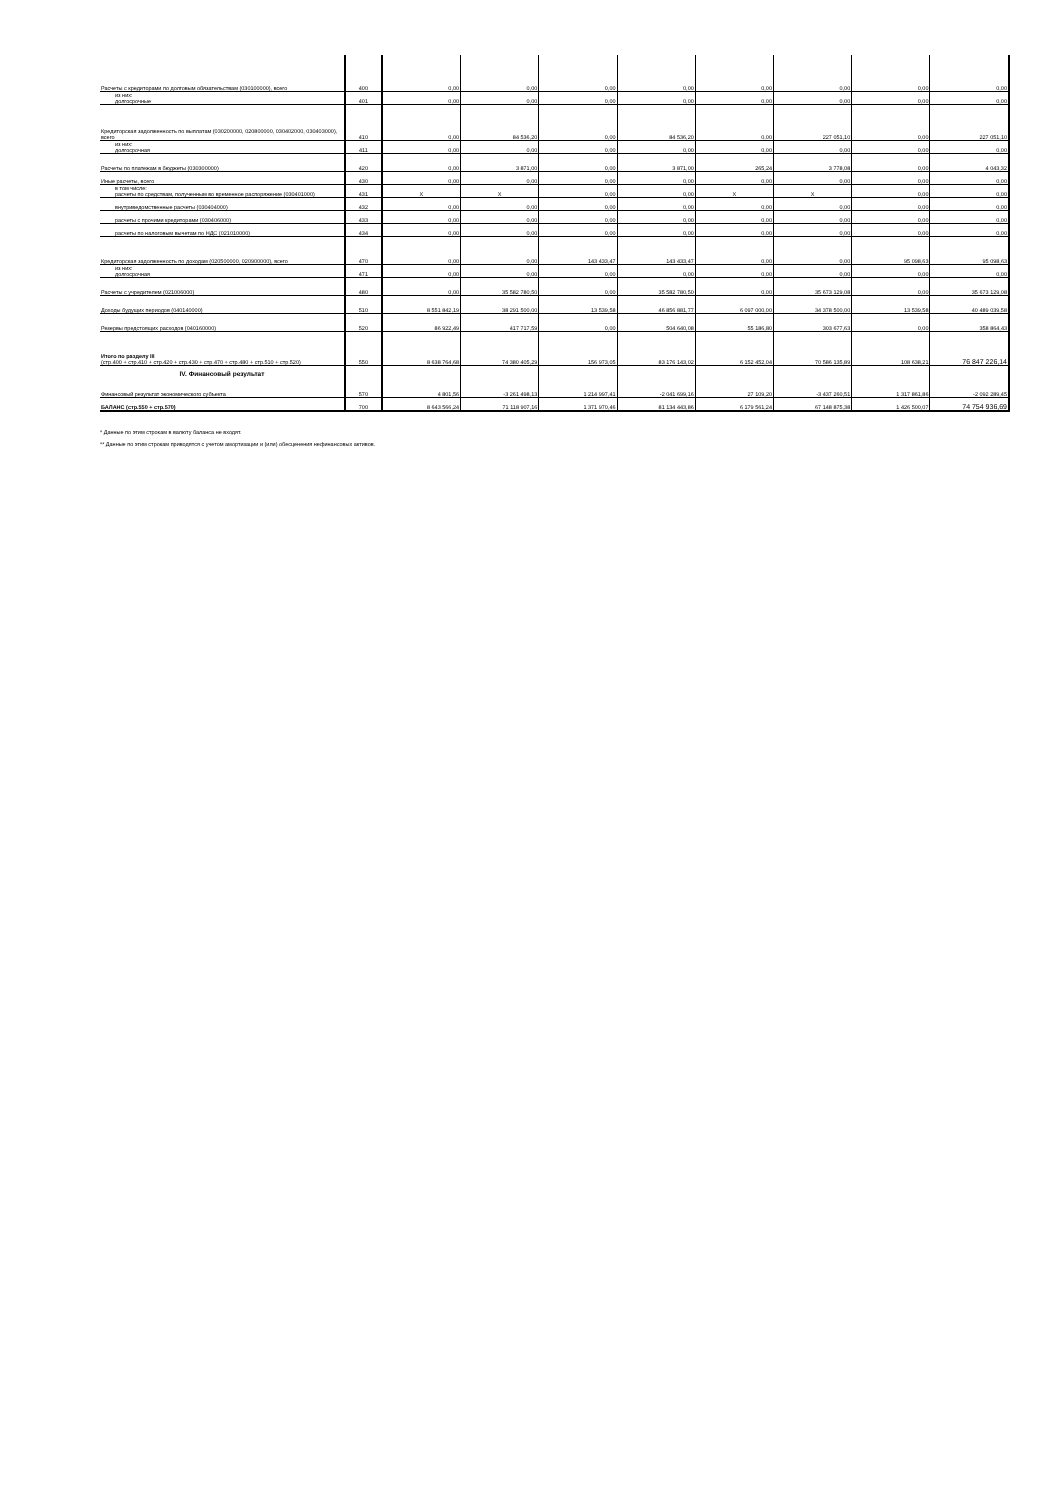| Расчеты с кредиторами по долговым обязательствам (030100000), всего | 400 | 0,00 | 0,00 | 0,00 | 0,00 | 0,00 | 0,00 | 0,00 | 0,00 |
| из них: долгосрочные | 401 | 0,00 | 0,00 | 0,00 | 0,00 | 0,00 | 0,00 | 0,00 | 0,00 |
| Кредиторская задолженность по выплатам (030200000, 020800000, 030402000, 030403000), всего | 410 | 0,00 | 84 536,20 | 0,00 | 84 536,20 | 0,00 | 227 051,10 | 0,00 | 227 051,10 |
| из них: долгосрочная | 411 | 0,00 | 0,00 | 0,00 | 0,00 | 0,00 | 0,00 | 0,00 | 0,00 |
| Расчеты по платежам в бюджеты (030300000) | 420 | 0,00 | 3 871,00 | 0,00 | 3 871,00 | 265,24 | 3 778,08 | 0,00 | 4 043,32 |
| Иные расчеты, всего | 430 | 0,00 | 0,00 | 0,00 | 0,00 | 0,00 | 0,00 | 0,00 | 0,00 |
| в том числе: расчеты по средствам, полученным во временное распоряжение (030401000) | 431 | X | X | 0,00 | 0,00 | X | X | 0,00 | 0,00 |
| внутриведомственные расчеты (030404000) | 432 | 0,00 | 0,00 | 0,00 | 0,00 | 0,00 | 0,00 | 0,00 | 0,00 |
| расчеты с прочими кредиторами (030406000) | 433 | 0,00 | 0,00 | 0,00 | 0,00 | 0,00 | 0,00 | 0,00 | 0,00 |
| расчеты по налоговым вычетам по НДС (021010000) | 434 | 0,00 | 0,00 | 0,00 | 0,00 | 0,00 | 0,00 | 0,00 | 0,00 |
| Кредиторская задолженность по доходам (020500000, 020900000), всего | 470 | 0,00 | 0,00 | 143 433,47 | 143 433,47 | 0,00 | 0,00 | 95 098,63 | 95 098,63 |
| из них: долгосрочная | 471 | 0,00 | 0,00 | 0,00 | 0,00 | 0,00 | 0,00 | 0,00 | 0,00 |
| Расчеты с учредителем (021006000) | 480 | 0,00 | 35 582 780,50 | 0,00 | 35 582 780,50 | 0,00 | 35 673 129,08 | 0,00 | 35 673 129,08 |
| Доходы будущих периодов (040140000) | 510 | 8 551 842,19 | 38 291 500,00 | 13 539,58 | 46 856 881,77 | 6 097 000,00 | 34 378 500,00 | 13 539,58 | 40 489 039,58 |
| Резервы предстоящих расходов (040160000) | 520 | 86 922,49 | 417 717,59 | 0,00 | 504 640,08 | 55 186,80 | 303 677,63 | 0,00 | 358 864,43 |
| Итого по разделу III (стр.400 + стр.410 + стр.420 + стр.430 + стр.470 + стр.480 + стр.510 + стр.520) | 550 | 8 638 764,68 | 74 380 405,29 | 156 973,05 | 83 176 143,02 | 6 152 452,04 | 70 586 135,89 | 108 638,21 | 76 847 226,14 |
| IV. Финансовый результат Финансовый результат экономического субъекта | 570 | 4 801,56 | -3 261 498,13 | 1 214 997,41 | -2 041 699,16 | 27 109,20 | -3 437 260,51 | 1 317 861,86 | -2 092 289,45 |
| БАЛАНС (стр.550 + стр.570) | 700 | 8 643 566,24 | 71 118 907,16 | 1 371 970,46 | 81 134 443,86 | 6 179 561,24 | 67 148 875,38 | 1 426 500,07 | 74 754 936,69 |
* Данные по этим строкам в валюту баланса не входят.
** Данные по этим строкам приводятся с учетом амортизации и (или) обесценения нефинансовых активов.